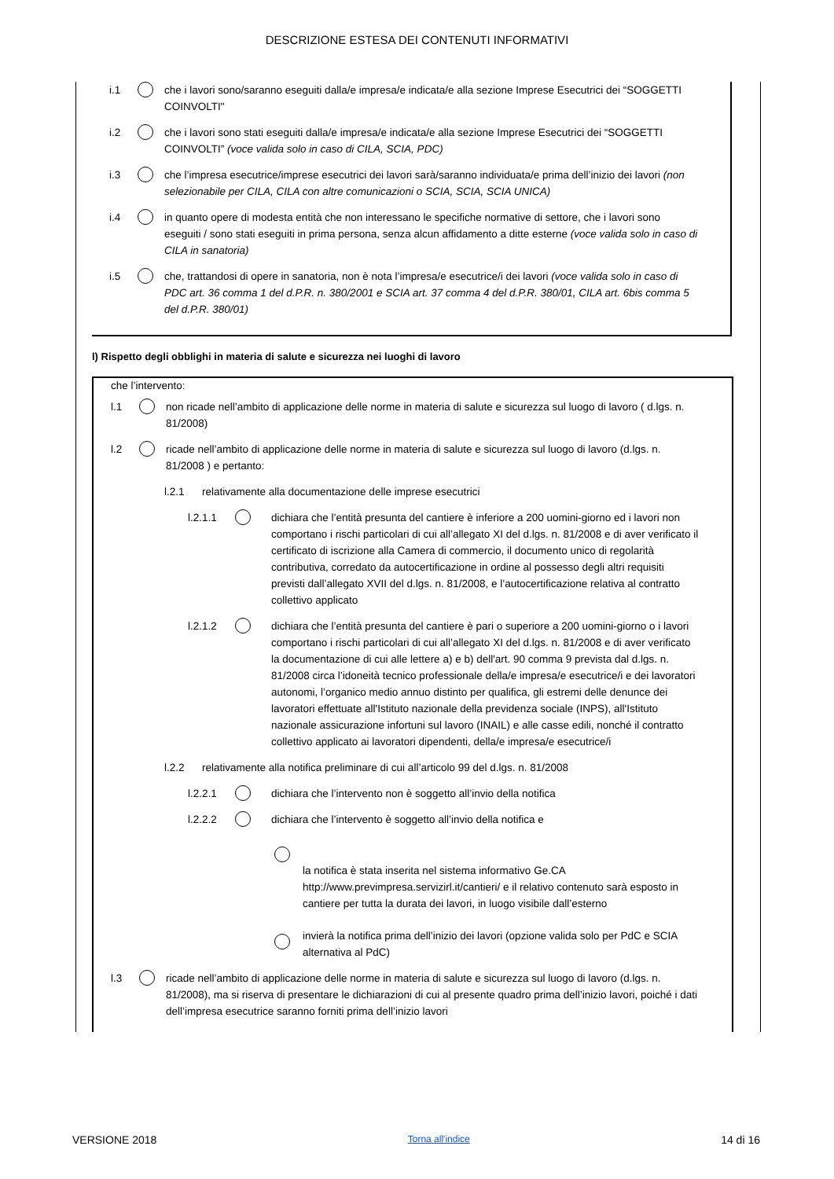DESCRIZIONE ESTESA DEI CONTENUTI INFORMATIVI
i.1 che i lavori sono/saranno eseguiti dalla/e impresa/e indicata/e alla sezione Imprese Esecutrici dei “SOGGETTI COINVOLTI"
i.2 che i lavori sono stati eseguiti dalla/e impresa/e indicata/e alla sezione Imprese Esecutrici dei “SOGGETTI COINVOLTI” (voce valida solo in caso di CILA, SCIA, PDC)
i.3 che l’impresa esecutrice/imprese esecutrici dei lavori sarà/saranno individuata/e prima dell’inizio dei lavori (non selezionabile per CILA, CILA con altre comunicazioni o SCIA, SCIA, SCIA UNICA)
i.4 in quanto opere di modesta entità che non interessano le specifiche normative di settore, che i lavori sono eseguiti / sono stati eseguiti in prima persona, senza alcun affidamento a ditte esterne (voce valida solo in caso di CILA in sanatoria)
i.5 che, trattandosi di opere in sanatoria, non è nota l’impresa/e esecutrice/i dei lavori (voce valida solo in caso di PDC art. 36 comma 1 del d.P.R. n. 380/2001 e SCIA art. 37 comma 4 del d.P.R. 380/01, CILA art. 6bis comma 5 del d.P.R. 380/01)
l) Rispetto degli obblighi in materia di salute e sicurezza nei luoghi di lavoro
che l’intervento:
l.1 non ricade nell’ambito di applicazione delle norme in materia di salute e sicurezza sul luogo di lavoro ( d.lgs. n. 81/2008)
l.2 ricade nell’ambito di applicazione delle norme in materia di salute e sicurezza sul luogo di lavoro (d.lgs. n. 81/2008 ) e pertanto:
l.2.1 relativamente alla documentazione delle imprese esecutrici
l.2.1.1 dichiara che l’entità presunta del cantiere è inferiore a 200 uomini-giorno ed i lavori non comportano i rischi particolari di cui all’allegato XI del d.lgs. n. 81/2008 e di aver verificato il certificato di iscrizione alla Camera di commercio, il documento unico di regolarità contributiva, corredato da autocertificazione in ordine al possesso degli altri requisiti previsti dall’allegato XVII del d.lgs. n. 81/2008, e l’autocertificazione relativa al contratto collettivo applicato
l.2.1.2 dichiara che l’entità presunta del cantiere è pari o superiore a 200 uomini-giorno o i lavori comportano i rischi particolari di cui all’allegato XI del d.lgs. n. 81/2008 e di aver verificato la documentazione di cui alle lettere a) e b) dell'art. 90 comma 9 prevista dal d.lgs. n. 81/2008 circa l’idoneità tecnico professionale della/e impresa/e esecutrice/i e dei lavoratori autonomi, l’organico medio annuo distinto per qualifica, gli estremi delle denunce dei lavoratori effettuate all'Istituto nazionale della previdenza sociale (INPS), all'Istituto nazionale assicurazione infortuni sul lavoro (INAIL) e alle casse edili, nonché il contratto collettivo applicato ai lavoratori dipendenti, della/e impresa/e esecutrice/i
l.2.2 relativamente alla notifica preliminare di cui all’articolo 99 del d.lgs. n. 81/2008
l.2.2.1 dichiara che l’intervento non è soggetto all’invio della notifica
l.2.2.2 dichiara che l’intervento è soggetto all’invio della notifica e
la notifica è stata inserita nel sistema informativo Ge.CA http://www.previmpresa.servizirl.it/cantieri/ e il relativo contenuto sarà esposto in cantiere per tutta la durata dei lavori, in luogo visibile dall’esterno
invierà la notifica prima dell’inizio dei lavori (opzione valida solo per PdC e SCIA alternativa al PdC)
l.3 ricade nell’ambito di applicazione delle norme in materia di salute e sicurezza sul luogo di lavoro (d.lgs. n. 81/2008), ma si riserva di presentare le dichiarazioni di cui al presente quadro prima dell’inizio lavori, poiché i dati dell’impresa esecutrice saranno forniti prima dell’inizio lavori
VERSIONE 2018 Torna all'indice 14 di 16